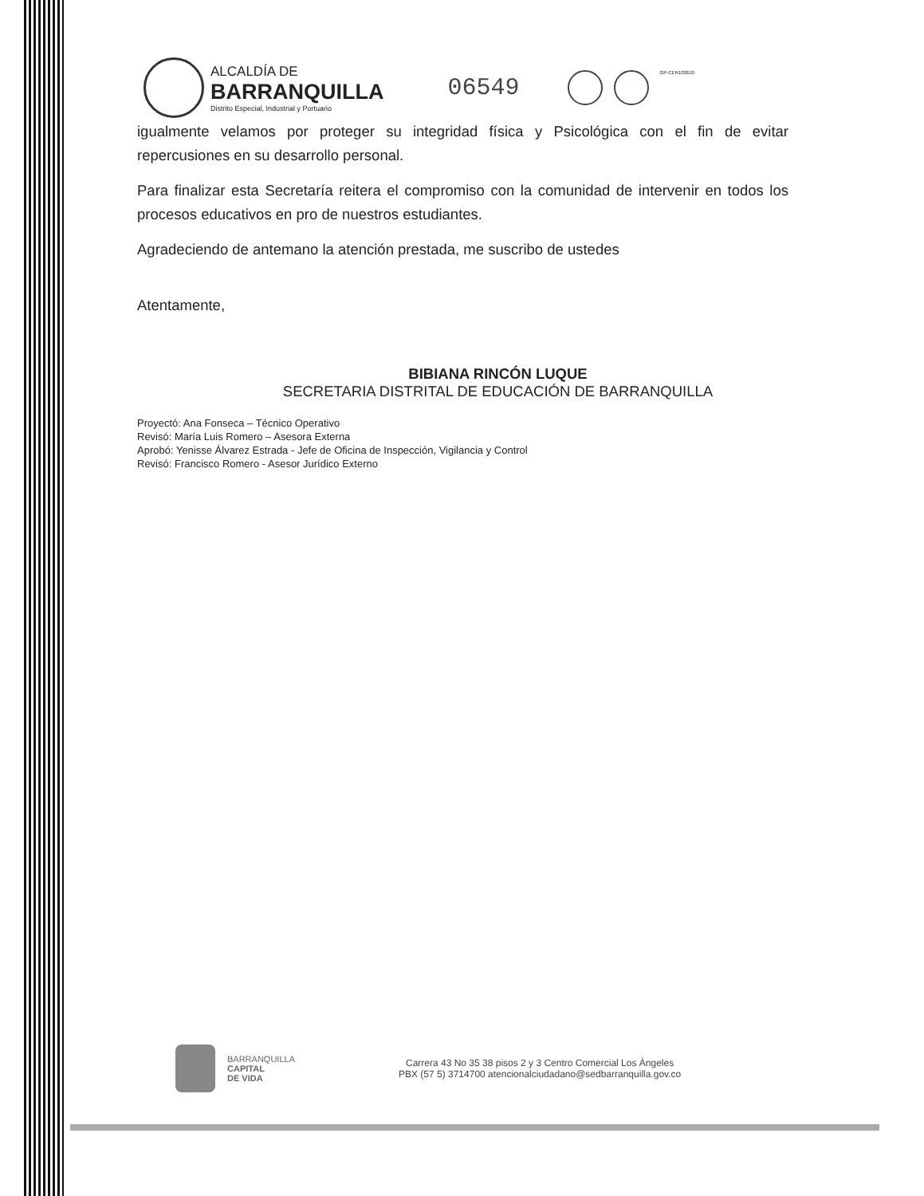ALCALDÍA DE
BARRANQUILLA
Distrito Especial, Industrial y Portuario
06549
GP-CER102610
igualmente velamos por proteger su integridad física y Psicológica con el fin de evitar repercusiones en su desarrollo personal.
Para finalizar esta Secretaría reitera el compromiso con la comunidad de intervenir en todos los procesos educativos en pro de nuestros estudiantes.
Agradeciendo de antemano la atención prestada, me suscribo de ustedes
Atentamente,
BIBIANA RINCÓN LUQUE
SECRETARIA DISTRITAL DE EDUCACIÓN DE BARRANQUILLA
Proyectó: Ana Fonseca – Técnico Operativo
Revisó: María Luis Romero – Asesora Externa
Aprobó: Yenisse Álvarez Estrada - Jefe de Oficina de Inspección, Vigilancia y Control
Revisó: Francisco Romero - Asesor Jurídico Externo
BARRANQUILLA
CAPITAL
DE VIDA
Carrera 43 No 35 38 pisos 2 y 3 Centro Comercial Los Ángeles
PBX (57 5) 3714700 atencionalciudadano@sedbarranquilla.gov.co